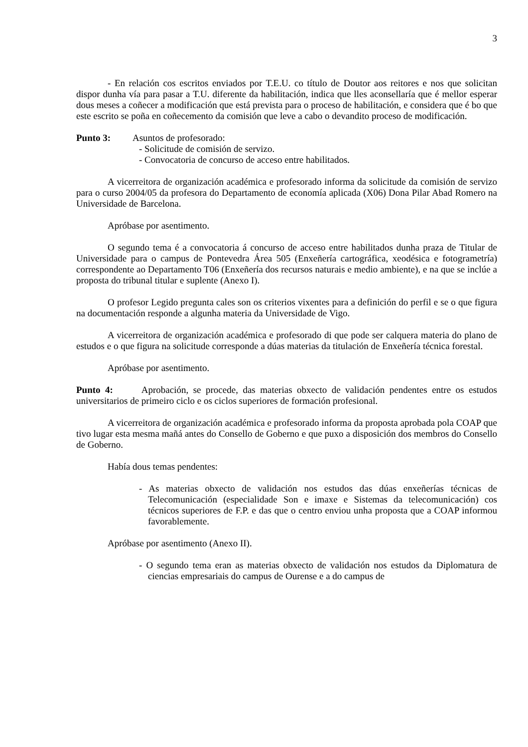3
- En relación cos escritos enviados por T.E.U. co título de Doutor aos reitores e nos que solicitan dispor dunha vía para pasar a T.U. diferente da habilitación, indica que lles aconsellaría que é mellor esperar dous meses a coñecer a modificación que está prevista para o proceso de habilitación, e considera que é bo que este escrito se poña en coñecemento da comisión que leve a cabo o devandito proceso de modificación.
Punto 3: Asuntos de profesorado:
- Solicitude de comisión de servizo.
- Convocatoria de concurso de acceso entre habilitados.
A vicerreitora de organización académica e profesorado informa da solicitude da comisión de servizo para o curso 2004/05 da profesora do Departamento de economía aplicada (X06) Dona Pilar Abad Romero na Universidade de Barcelona.
Apróbase por asentimento.
O segundo tema é a convocatoria á concurso de acceso entre habilitados dunha praza de Titular de Universidade para o campus de Pontevedra Área 505 (Enxeñería cartográfica, xeodésica e fotogrametría) correspondente ao Departamento T06 (Enxeñería dos recursos naturais e medio ambiente), e na que se inclúe a proposta do tribunal titular e suplente (Anexo I).
O profesor Legido pregunta cales son os criterios vixentes para a definición do perfil e se o que figura na documentación responde a algunha materia da Universidade de Vigo.
A vicerreitora de organización académica e profesorado di que pode ser calquera materia do plano de estudos e o que figura na solicitude corresponde a dúas materias da titulación de Enxeñería técnica forestal.
Apróbase por asentimento.
Punto 4: Aprobación, se procede, das materias obxecto de validación pendentes entre os estudos universitarios de primeiro ciclo e os ciclos superiores de formación profesional.
A vicerreitora de organización académica e profesorado informa da proposta aprobada pola COAP que tivo lugar esta mesma mañá antes do Consello de Goberno e que puxo a disposición dos membros do Consello de Goberno.
Había dous temas pendentes:
- As materias obxecto de validación nos estudos das dúas enxeñerías técnicas de Telecomunicación (especialidade Son e imaxe e Sistemas da telecomunicación) cos técnicos superiores de F.P. e das que o centro enviou unha proposta que a COAP informou favorablemente.
Apróbase por asentimento (Anexo II).
- O segundo tema eran as materias obxecto de validación nos estudos da Diplomatura de ciencias empresariais do campus de Ourense e a do campus de